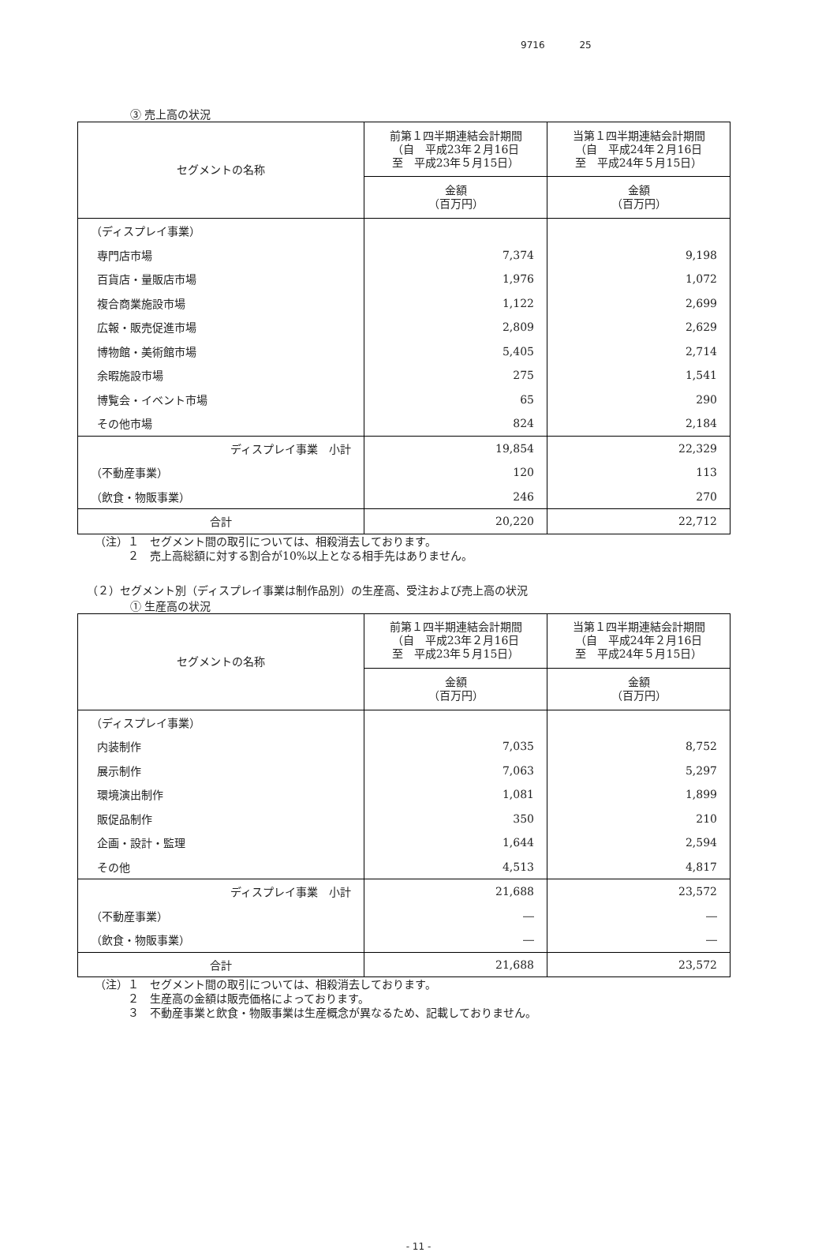9716 25
③ 売上高の状況
| セグメントの名称 | 前第１四半期連結会計期間 （自 平成23年２月16日 至 平成23年５月15日） | 当第１四半期連結会計期間 （自 平成24年２月16日 至 平成24年５月15日） |
| --- | --- | --- |
| | 金額 （百万円） | 金額 （百万円） |
| （ディスプレイ事業） | | |
| 専門店市場 | 7,374 | 9,198 |
| 百貨店・量販店市場 | 1,976 | 1,072 |
| 複合商業施設市場 | 1,122 | 2,699 |
| 広報・販売促進市場 | 2,809 | 2,629 |
| 博物館・美術館市場 | 5,405 | 2,714 |
| 余暇施設市場 | 275 | 1,541 |
| 博覧会・イベント市場 | 65 | 290 |
| その他市場 | 824 | 2,184 |
| ディスプレイ事業 小計 | 19,854 | 22,329 |
| （不動産事業） | 120 | 113 |
| （飲食・物販事業） | 246 | 270 |
| 合計 | 20,220 | 22,712 |
（注）１　セグメント間の取引については、相殺消去しております。
　　　２　売上高総額に対する割合が10%以上となる相手先はありません。
（２）セグメント別（ディスプレイ事業は制作品別）の生産高、受注および売上高の状況
① 生産高の状況
| セグメントの名称 | 前第１四半期連結会計期間 （自 平成23年２月16日 至 平成23年５月15日） | 当第１四半期連結会計期間 （自 平成24年２月16日 至 平成24年５月15日） |
| --- | --- | --- |
| | 金額 （百万円） | 金額 （百万円） |
| （ディスプレイ事業） | | |
| 内装制作 | 7,035 | 8,752 |
| 展示制作 | 7,063 | 5,297 |
| 環境演出制作 | 1,081 | 1,899 |
| 販促品制作 | 350 | 210 |
| 企画・設計・監理 | 1,644 | 2,594 |
| その他 | 4,513 | 4,817 |
| ディスプレイ事業 小計 | 21,688 | 23,572 |
| （不動産事業） | ― | ― |
| （飲食・物販事業） | ― | ― |
| 合計 | 21,688 | 23,572 |
（注）１　セグメント間の取引については、相殺消去しております。
　　　２　生産高の金額は販売価格によっております。
　　　３　不動産事業と飲食・物販事業は生産概念が異なるため、記載しておりません。
- 11 -